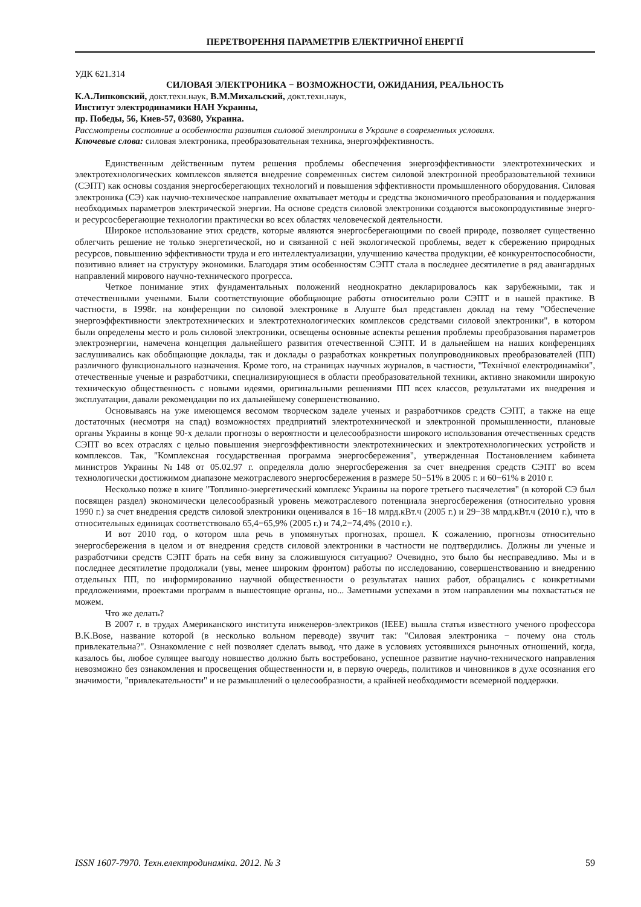ПЕРЕТВОРЕННЯ ПАРАМЕТРІВ ЕЛЕКТРИЧНОЇ ЕНЕРГІЇ
УДК 621.314
СИЛОВАЯ ЭЛЕКТРОНИКА − ВОЗМОЖНОСТИ, ОЖИДАНИЯ, РЕАЛЬНОСТЬ
К.А.Липковский, докт.техн.наук, В.М.Михальский, докт.техн.наук,
Институт электродинамики НАН Украины,
пр. Победы, 56, Киев-57, 03680, Украина.
Рассмотрены состояние и особенности развития силовой электроники в Украине в современных условиях.
Ключевые слова: силовая электроника, преобразовательная техника, энергоэффективность.
Единственным действенным путем решения проблемы обеспечения энергоэффективности электротехнических и электротехнологических комплексов является внедрение современных систем силовой электронной преобразовательной техники (СЭПТ) как основы создания энергосберегающих технологий и повышения эффективности промышленного оборудования. Силовая электроника (СЭ) как научно-техническое направление охватывает методы и средства экономичного преобразования и поддержания необходимых параметров электрической энергии. На основе средств силовой электроники создаются высокопродуктивные энерго- и ресурсосберегающие технологии практически во всех областях человеческой деятельности.
Широкое использование этих средств, которые являются энергосберегающими по своей природе, позволяет существенно облегчить решение не только энергетической, но и связанной с ней экологической проблемы, ведет к сбережению природных ресурсов, повышению эффективности труда и его интеллектуализации, улучшению качества продукции, её конкурентоспособности, позитивно влияет на структуру экономики. Благодаря этим особенностям СЭПТ стала в последнее десятилетие в ряд авангардных направлений мирового научно-технического прогресса.
Четкое понимание этих фундаментальных положений неоднократно декларировалось как зарубежными, так и отечественными учеными. Были соответствующие обобщающие работы относительно роли СЭПТ и в нашей практике. В частности, в 1998г. на конференции по силовой электронике в Алуште был представлен доклад на тему "Обеспечение энергоэффективности электротехнических и электротехнологических комплексов средствами силовой электроники", в котором были определены место и роль силовой электроники, освещены основные аспекты решения проблемы преобразования параметров электроэнергии, намечена концепция дальнейшего развития отечественной СЭПТ. И в дальнейшем на наших конференциях заслушивались как обобщающие доклады, так и доклады о разработках конкретных полупроводниковых преобразователей (ПП) различного функционального назначения. Кроме того, на страницах научных журналов, в частности, "Технічної електродинаміки", отечественные ученые и разработчики, специализирующиеся в области преобразовательной техники, активно знакомили широкую техническую общественность с новыми идеями, оригинальными решениями ПП всех классов, результатами их внедрения и эксплуатации, давали рекомендации по их дальнейшему совершенствованию.
Основываясь на уже имеющемся весомом творческом заделе ученых и разработчиков средств СЭПТ, а также на еще достаточных (несмотря на спад) возможностях предприятий электротехнической и электронной промышленности, плановые органы Украины в конце 90-х делали прогнозы о вероятности и целесообразности широкого использования отечественных средств СЭПТ во всех отраслях с целью повышения энергоэффективности электротехнических и электротехнологических устройств и комплексов. Так, "Комплексная государственная программа энергосбережения", утвержденная Постановлением кабинета министров Украины №148 от 05.02.97 г. определяла долю энергосбережения за счет внедрения средств СЭПТ во всем технологически достижимом диапазоне межотраслевого энергосбережения в размере 50−51% в 2005 г. и 60−61% в 2010 г.
Несколько позже в книге "Топливно-энергетический комплекс Украины на пороге третьего тысячелетия" (в которой СЭ был посвящен раздел) экономически целесообразный уровень межотраслевого потенциала энергосбережения (относительно уровня 1990 г.) за счет внедрения средств силовой электроники оценивался в 16−18 млрд.кВт.ч (2005 г.) и 29−38 млрд.кВт.ч (2010 г.), что в относительных единицах соответствовало 65,4−65,9% (2005 г.) и 74,2−74,4% (2010 г.).
И вот 2010 год, о котором шла речь в упомянутых прогнозах, прошел. К сожалению, прогнозы относительно энергосбережения в целом и от внедрения средств силовой электроники в частности не подтвердились. Должны ли ученые и разработчики средств СЭПТ брать на себя вину за сложившуюся ситуацию? Очевидно, это было бы несправедливо. Мы и в последнее десятилетие продолжали (увы, менее широким фронтом) работы по исследованию, совершенствованию и внедрению отдельных ПП, по информированию научной общественности о результатах наших работ, обращались с конкретными предложениями, проектами программ в вышестоящие органы, но... Заметными успехами в этом направлении мы похвастаться не можем.
Что же делать?
В 2007 г. в трудах Американского института инженеров-электриков (IEEE) вышла статья известного ученого профессора B.K.Bose, название которой (в несколько вольном переводе) звучит так: "Силовая электроника − почему она столь привлекательна?". Ознакомление с ней позволяет сделать вывод, что даже в условиях устоявшихся рыночных отношений, когда, казалось бы, любое сулящее выгоду новшество должно быть востребовано, успешное развитие научно-технического направления невозможно без ознакомления и просвещения общественности и, в первую очередь, политиков и чиновников в духе осознания его значимости, "привлекательности" и не размышлений о целесообразности, а крайней необходимости всемерной поддержки.
ISSN 1607-7970. Техн.електродинаміка. 2012. № 3 59